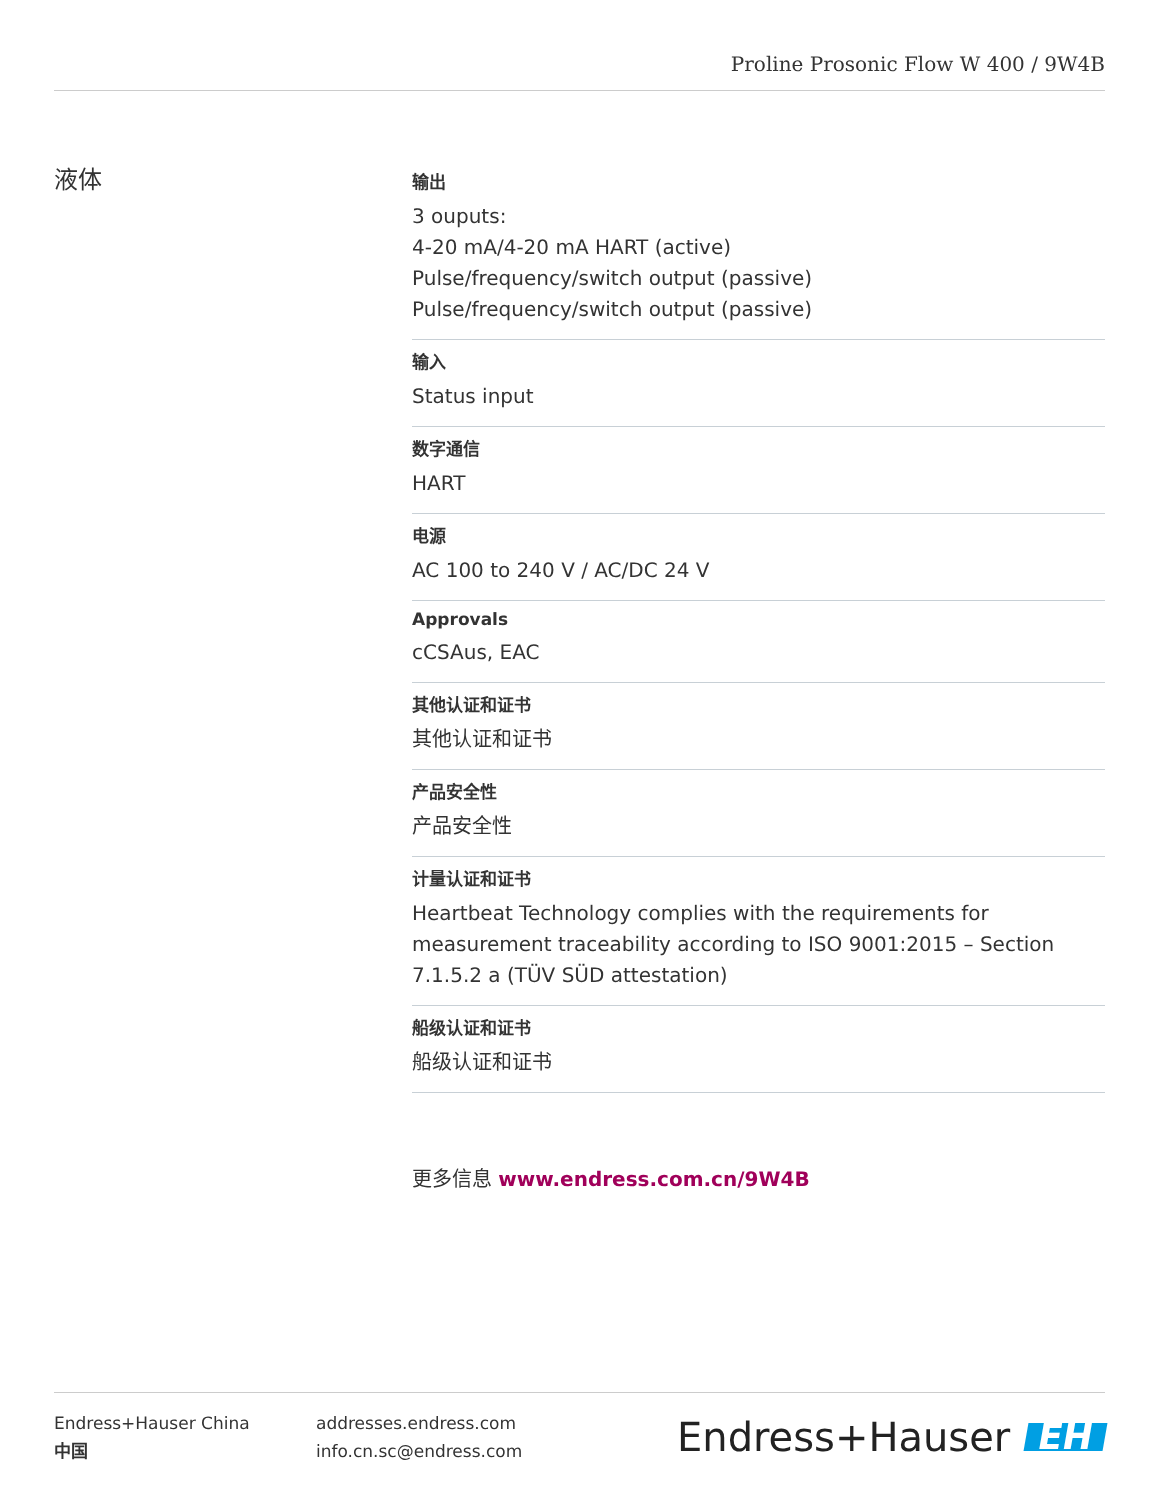Proline Prosonic Flow W 400 / 9W4B
液体
输出
3 ouputs:
4‐20 mA/4‐20 mA HART (active)
Pulse/frequency/switch output (passive)
Pulse/frequency/switch output (passive)
输入
Status input
数字通信
HART
电源
AC 100 to 240 V / AC/DC 24 V
Approvals
cCSAus, EAC
其他认证和证书
其他认证和证书
产品安全性
产品安全性
计量认证和证书
Heartbeat Technology complies with the requirements for measurement traceability according to ISO 9001:2015 – Section 7.1.5.2 a (TÜV SÜD attestation)
船级认证和证书
船级认证和证书
更多信息 www.endress.com.cn/9W4B
Endress+Hauser China
中国
addresses.endress.com
info.cn.sc@endress.com
Endress+Hauser EH